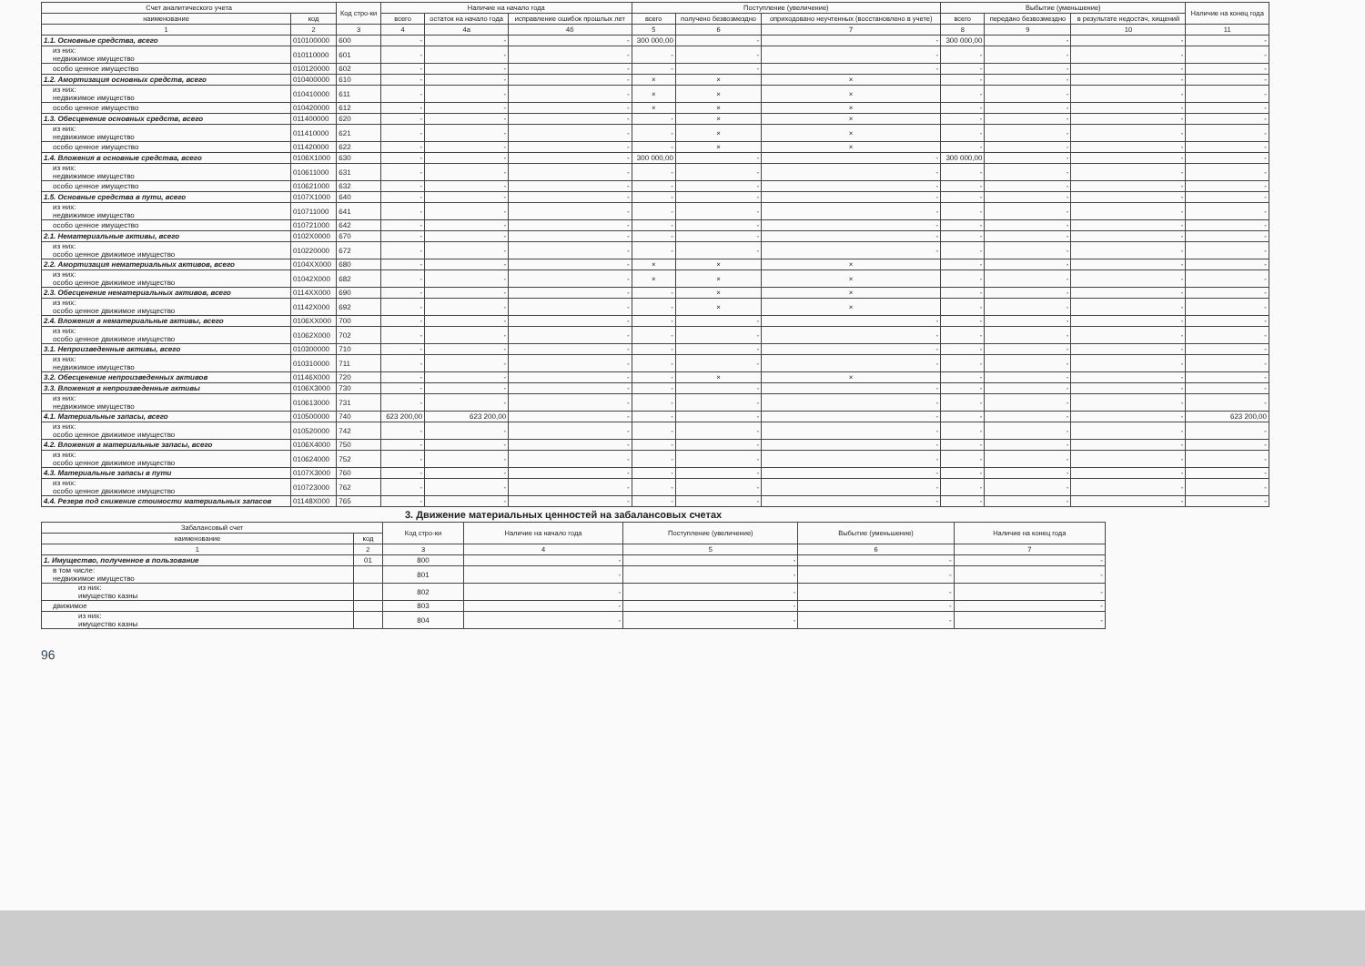| Счет аналитического учета | | Код стро-ки | Наличие на начало года | | | Поступление (увеличение) | | | Выбытие (уменьшение) | | | Наличие на конец года |
| --- | --- | --- | --- | --- | --- | --- | --- | --- | --- | --- | --- | --- |
| наименование | код | | всего | остаток на начало года | исправление ошибок прошлых лет | всего | получено безвозмездно | оприходовано неучтенных (восстановлено в учете) | всего | передано безвозмездно | в результате недостач, хищений | |
| 1 | 2 | 3 | 4 | 4а | 4б | 5 | 6 | 7 | 8 | 9 | 10 | 11 |
| 1.1. Основные средства, всего | 010100000 | 600 | - | - | - | 300 000,00 | - | - | 300 000,00 | - | - | - |
| из них: недвижимое имущество | 010110000 | 601 | - | - | - | - | - | - | - | - | - | - |
| особо ценное имущество | 010120000 | 602 | - | - | - | - | - | - | - | - | - | - |
| 1.2. Амортизация основных средств, всего | 010400000 | 610 | - | - | - | × | × | × | - | - | - | - |
| из них: недвижимое имущество | 010410000 | 611 | - | - | - | × | × | × | - | - | - | - |
| особо ценное имущество | 010420000 | 612 | - | - | - | × | × | × | - | - | - | - |
| 1.3. Обесценение основных средств, всего | 011400000 | 620 | - | - | - | - | × | × | - | - | - | - |
| из них: недвижимое имущество | 011410000 | 621 | - | - | - | - | × | × | - | - | - | - |
| особо ценное имущество | 011420000 | 622 | - | - | - | - | × | × | - | - | - | - |
| 1.4. Вложения в основные средства, всего | 0106X1000 | 630 | - | - | - | 300 000,00 | - | - | 300 000,00 | - | - | - |
| из них: недвижимое имущество | 010611000 | 631 | - | - | - | - | - | - | - | - | - | - |
| особо ценное имущество | 010621000 | 632 | - | - | - | - | - | - | - | - | - | - |
| 1.5. Основные средства в пути, всего | 0107X1000 | 640 | - | - | - | - | - | - | - | - | - | - |
| из них: недвижимое имущество | 010711000 | 641 | - | - | - | - | - | - | - | - | - | - |
| особо ценное имущество | 010721000 | 642 | - | - | - | - | - | - | - | - | - | - |
| 2.1. Нематериальные активы, всего | 0102X0000 | 670 | - | - | - | - | - | - | - | - | - | - |
| из них: особо ценное движимое имущество | 010220000 | 672 | - | - | - | - | - | - | - | - | - | - |
| 2.2. Амортизация нематериальных активов, всего | 0104XX000 | 680 | - | - | - | × | × | × | - | - | - | - |
| из них: особо ценное движимое имущество | 01042X000 | 682 | - | - | - | × | × | × | - | - | - | - |
| 2.3. Обесценение нематериальных активов, всего | 0114XX000 | 690 | - | - | - | - | × | × | - | - | - | - |
| из них: особо ценное движимое имущество | 01142X000 | 692 | - | - | - | - | × | × | - | - | - | - |
| 2.4. Вложения в нематериальные активы, всего | 0106XX000 | 700 | - | - | - | - | - | - | - | - | - | - |
| из них: особо ценное движимое имущество | 01062X000 | 702 | - | - | - | - | - | - | - | - | - | - |
| 3.1. Непроизведенные активы, всего | 010300000 | 710 | - | - | - | - | - | - | - | - | - | - |
| из них: недвижимое имущество | 010310000 | 711 | - | - | - | - | - | - | - | - | - | - |
| 3.2. Обесценение непроизведенных активов | 01146X000 | 720 | - | - | - | - | × | × | - | - | - | - |
| 3.3. Вложения в непроизведенные активы | 0106X3000 | 730 | - | - | - | - | - | - | - | - | - | - |
| из них: недвижимое имущество | 010613000 | 731 | - | - | - | - | - | - | - | - | - | - |
| 4.1. Материальные запасы, всего | 010500000 | 740 | 623 200,00 | 623 200,00 | - | - | - | - | - | - | - | 623 200,00 |
| из них: особо ценное движимое имущество | 010520000 | 742 | - | - | - | - | - | - | - | - | - | - |
| 4.2. Вложения в материальные запасы, всего | 0106X4000 | 750 | - | - | - | - | - | - | - | - | - | - |
| из них: особо ценное движимое имущество | 010624000 | 752 | - | - | - | - | - | - | - | - | - | - |
| 4.3. Материальные запасы в пути | 0107X3000 | 760 | - | - | - | - | - | - | - | - | - | - |
| из них: особо ценное движимое имущество | 010723000 | 762 | - | - | - | - | - | - | - | - | - | - |
| 4.4. Резерв под снижение стоимости материальных запасов | 01148X000 | 765 | - | - | - | - | - | - | - | - | - | - |
3. Движение материальных ценностей на забалансовых счетах
| Забалансовый счет | | Код стро-ки | Наличие на начало года | Поступление (увеличение) | Выбытие (уменьшение) | Наличие на конец года |
| --- | --- | --- | --- | --- | --- | --- |
| наименование | код | | | | | |
| 1 | 2 | 3 | 4 | 5 | 6 | 7 |
| 1. Имущество, полученное в пользование | 01 | 800 | - | - | - | - |
| в том числе: недвижимое имущество | | 801 | - | - | - | - |
| из них: имущество казны | | 802 | - | - | - | - |
| движимое | | 803 | - | - | - | - |
| из них: имущество казны | | 804 | - | - | - | - |
96